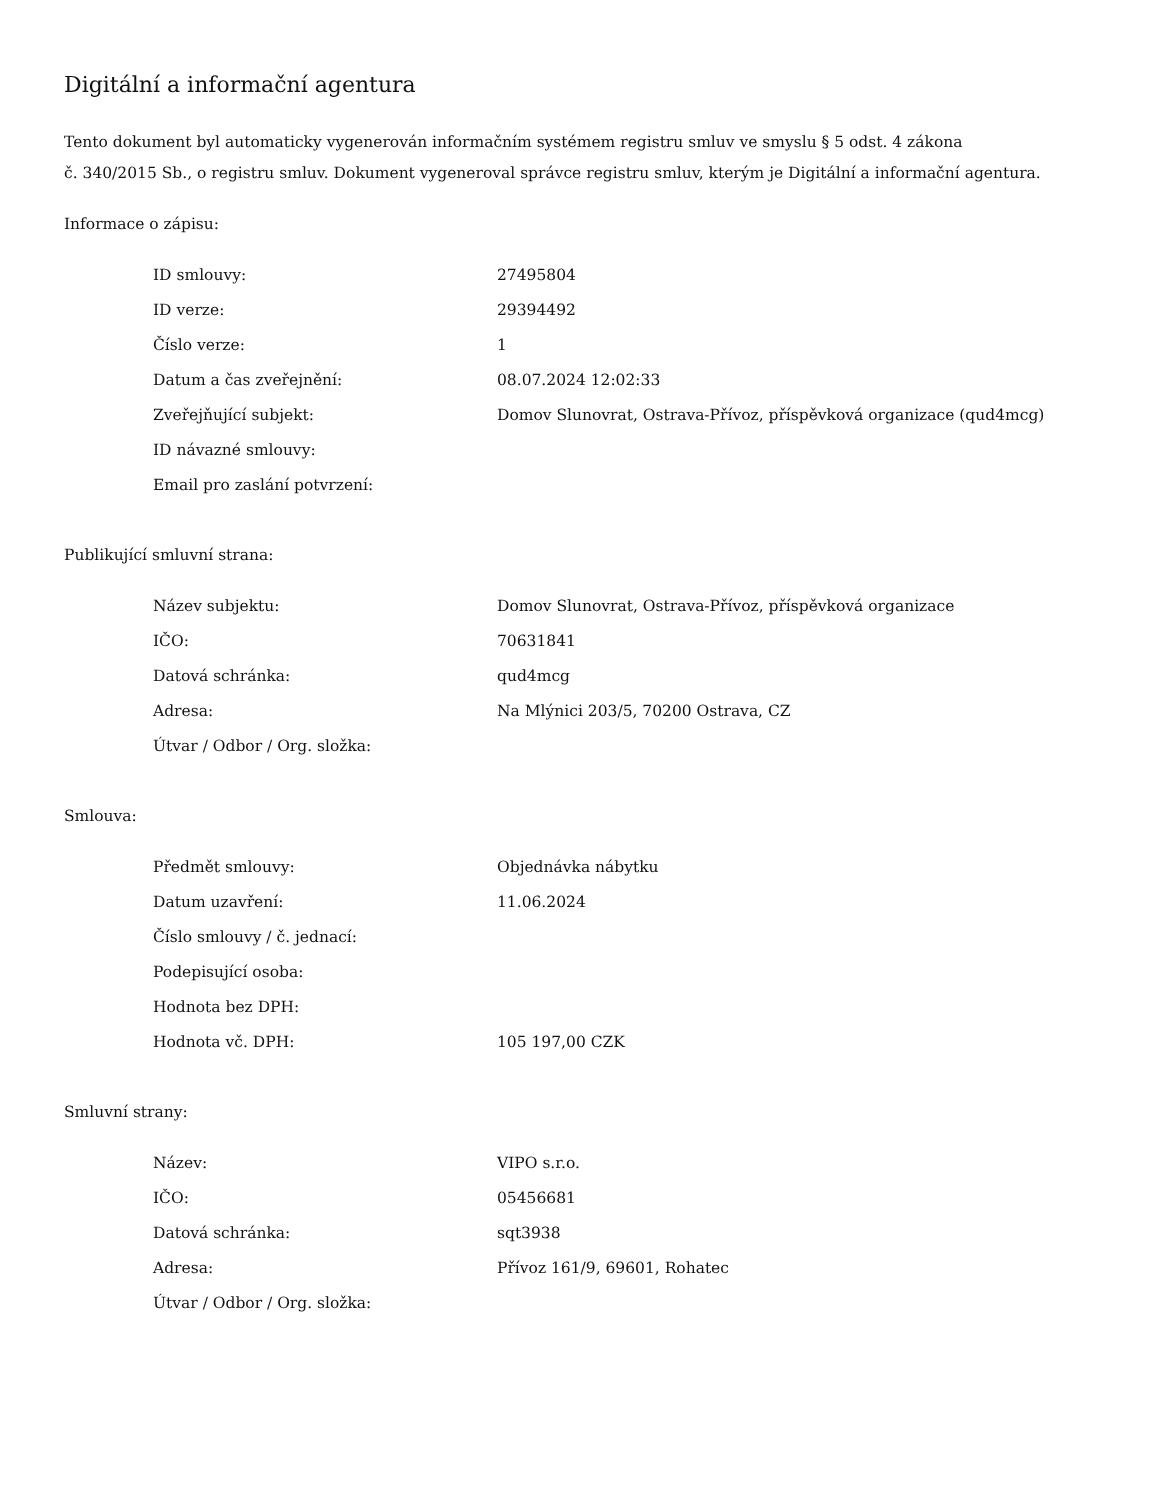Digitální a informační agentura
Tento dokument byl automaticky vygenerován informačním systémem registru smluv ve smyslu § 5 odst. 4 zákona
č. 340/2015 Sb., o registru smluv. Dokument vygeneroval správce registru smluv, kterým je Digitální a informační agentura.
Informace o zápisu:
| ID smlouvy: | 27495804 |
| ID verze: | 29394492 |
| Číslo verze: | 1 |
| Datum a čas zveřejnění: | 08.07.2024 12:02:33 |
| Zveřejňující subjekt: | Domov Slunovrat, Ostrava-Přívoz, příspěvková organizace (qud4mcg) |
| ID návazné smlouvy: | |
| Email pro zaslání potvrzení: | |
Publikující smluvní strana:
| Název subjektu: | Domov Slunovrat, Ostrava-Přívoz, příspěvková organizace |
| IČO: | 70631841 |
| Datová schránka: | qud4mcg |
| Adresa: | Na Mlýnici 203/5, 70200 Ostrava, CZ |
| Útvar / Odbor / Org. složka: | |
Smlouva:
| Předmět smlouvy: | Objednávka nábytku |
| Datum uzavření: | 11.06.2024 |
| Číslo smlouvy / č. jednací: | |
| Podepisující osoba: | |
| Hodnota bez DPH: | |
| Hodnota vč. DPH: | 105 197,00 CZK |
Smluvní strany:
| Název: | VIPO s.r.o. |
| IČO: | 05456681 |
| Datová schránka: | sqt3938 |
| Adresa: | Přívoz 161/9, 69601, Rohatec |
| Útvar / Odbor / Org. složka: | |